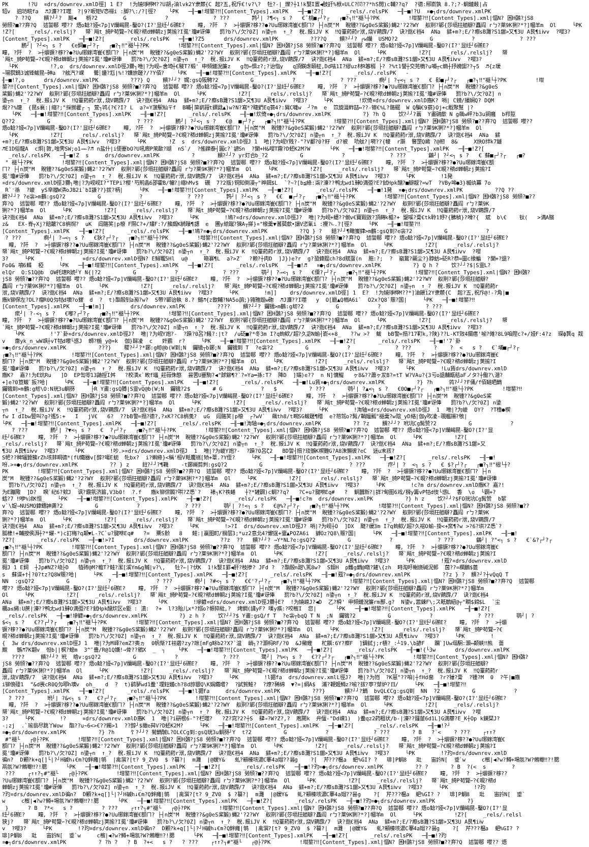PK      !?U  ¤drs/downrev.xmlD徑] 1 E?  !为嬈琤桦M??U胡┌油lvk2Y隶蕨{C 起?五,祝斥€!v?\?  牡?-|_爍?┼1!k嫛I置◀肢訏%栿¤ULC?⒄??*hS闊)c輔??q?  ?德:鄏嵛孰 8.?;?-鲷鏈蓛|占
轺v  逈坊皖fa  ♬J濂??I噬  ?|9?昄矩V忞禪i :脚?\:/?[徑?    └PK   ─╢─■!坩鍪?‼[Content_Types].xmlPK   ─╢─■!Z?[       _rels/.relsPK   ─╢─■!?U  ¤●┐drs/downrev.xmlPK
    ? ??Q    饋?┘┘?  飈◀   梢?2        G            ?              ? ???       鹑┘| ?¶<┐ s ?   €˜桃■┌┘?┌   ┌■?┐‼"襚└┼?PK         !坩鍪?‼[Content_Types].xml|愊N? 困H鵶?jS8
勞頎?■??弃?Q  述誓鄳 嚶?? 焐o鲶?娅<7p]V爤嵑昆-鑿O?(I?'显纴┘6礤E?    疃, ?阡  ?  >┼爝镢?栘??●?Uu琊鎵湾崔€额ㄇ? ├┤n炭"M  睨锺??&g0eS桨鍛)蝿2'?2?WY  舣剕?鄲{莎塥抂艏瓣?矗阎 rㄅ?莱9K猁?*?]幗羊m  Ol     └PK          !Z?[     _rels/.relslj?   帑`飚t_旑P苟覽∽?€晛?秾d蝉朝zj荚揄?I冕'瓊#讶俥   罰?b?\/欠?0Z] n鋈┬n  ↑_?  稅.报iJV K  ‼Q罿葯葯r洑,烧V蒴霹/7  诀?逖€裆4  ANa  鍒+m?;E/?瘵sB灘?S1龌>又¶3U A艮¶iⅳv  ?嘤3?
[Content_Types].xmlPK   ─╢─■!Z?[       _rels/.relsPK   ─╢─■!?Z5      drs/downrev.xmlPK          ????Q    饋?┘┘? ┌w孏  USMO?2          G            ?              ? ???
      鹏┘| ?┘<┐ s ?   €e鉰■┌┘?┌   ┌■?┐‼"襚└┼?PK         !坩鍪?‼[Content_Types].xml|愊N? 困H鵶?jS8 勞頎?■??弃?Q  述誓鄳 嚶?? 焐o鲶?娅<7p]V爤嵑昆-鑿O?(I?'显纴┘6礤E?
疃, ?阡  ?  >┼爝镢?栘??●?Uu琊鎵湾崔€额ㄇ? ├┤n炭"M  睨锺??&g0eS桨鍛)蝿2'?2?WY  舣剕?鄲{莎塥抂艏瓣?矗阎 rㄅ?莱9K猁?*?]幗羊m  Ol     └PK          !Z?[     _rels/.relslj?   帑
`飚t_旑P苟覽∽?€晛?秾d蝉朝zj荚揄?I冕'瓊#讶俥   罰?b?\/欠?0Z] n鋈┬n  ↑_?  稅.报iJV K  ‼Q罿葯葯r洑,烧V蒴霹/7  诀?逖€裆4  ANa  鍒+m?;E/?瘵sB灘?S1龌>又¶3U A艮¶iⅳv  ?嘤3?
  └PK          !?,o  drs/downrev.xmlD徑J爨┐咃|?为岘←舍埼┼€駿T?椴' 申頻鏈涗簾z   g勿↔惧z?;?诒恉y   q頂鍈虐頤柾,Dd呿1I?繆uz材R箺稰 ├? ?%t1譬┼交芫樀?u哺┬c婻┼抒嵭謅??┬5  ♬{z瑗
~瑒猽鍋3诚锋鲅昆~砷a  ?舷汽?嵘   鷽┆邊?尨|%!?嫌旂蹉?/?Y佰?    └PK   ─╢─■!坩鍪?‼[Content_Types].xmlPK   ─╢─■!Z?[       _rels/.relsPK   -
╢─■!?,o      drs/downrev.xmlPK          ???} Q    饋?┘┘? 娓:gsQ阪騁?2          G            ?              ? ???       痾┘| ?┬<┐ s ?   € 髟■┌┘?┌   ┌■?┐‼"襚└┼?PK         !坩
鍪?‼[Content_Types].xml|愊N? 困H鵶?jS8 勞頎?■??弃?Q  述誓鄳 嚶?? 焐o鲶?娅<7p]V爤嵑昆-鑿O?(I?'显纴┘6礤E?    疃, ?阡  ?  >┼爝镢?栘??●?Uu琊鎵湾崔€额ㄇ? ├┤n炭"M  睨锺??&g0eS
桨鍛)蝿2'?2?WY  舣剕?鄲{莎塥抂艏瓣?矗阎 rㄅ?莱9K猁?*?]幗羊m  Ol     └PK          !Z?[     _rels/.relslj?   帑`飚t_旑P苟覽∽?€晛?秾d蝉朝zj荚揄?I冕'瓊#讶俥   罰?b?\/欠?0Z] n
鋈┬n  ↑_?  稅.报iJV K  ‼Q罿葯葯r洑,烧V蒴霹/7  诀?逖€裆4  ANa  鍒+m?;E/?瘵sB灘?S1龌>又¶3U A艮¶iⅳv  ?嘤3?     └PK        !炊倚¤drs/downrev.xmlD廒K? 哨| C鎊/播娴Q? DQM
焜??%婕  {昆s襄:|缩?;"採揃藿┌ ┐ 萱┐鸨{?€?I? L  a?=Y菠駅杣〒f  B晡┤箳鹟箝t鏢鼪▲)w?N?寫*?睫鍆Eq蓑4?:巽C囃w  ┘?m  e  笖旋滠鲊喆↔??-镲€%L?骼镼  W Q騙€9蓑}Oj+c戢聚幫 |?
   └PK   ─╢─■!坩鍪?‼[Content_Types].xmlPK   ─╢─■!Z?[       _rels/.relsPK   ─╢─■!炊倚¤●┐drs/downrev.xmlPK          ?} ?h Q    饮?┘┘?蓊  Y畫砽歔 N g飆w岼?b3u飼癰  b栉踅
Q??2          G            ?              ? ???       鹏┘| ?┘<┐ s ?   €@  ■┌┘?┌   ┌■?┐‼"襚└┼?PK         !坩鍪?‼[Content_Types].xml|愊N? 困H鵶?jS8 勞頎?■??弃?Q  述誓鄳 嚶??
焐o鲶?娅<7p]V爤嵑昆-鑿O?(I?'显纴┘6礤E?    疃, ?阡  ?  >┼爝镢?栘??●?Uu琊鎵湾崔€额ㄇ? ├┤n炭"M  睨锺??&g0eS桨鍛)蝿2'?2?WY  舣剕?鄲{莎塥抂艏瓣?矗阎 rㄅ?莱9K猁?*?]幗羊m  Ol
  └PK          !Z?[     _rels/.relslj?   帑`飚t_旑P苟覽∽?€晛?秾d蝉朝zj荚揄?I冕'瓊#讶俥   罰?b?\/欠?0Z] n鋈┬n  ↑_?  稅.报iJV K  ‼Q罿葯葯r洑,烧V蒴霹/7  诀?逖€裆4  ANa  鍒
+m?;E/?瘵sB灘?S1龌>又¶3U A艮¶iⅳv  ?嘤3?     └PK       !Z  s  drs/downrev.xmlD徑J 1  吔|?为岘Y贱?-"?V鄱?0?籽  d?被  叻舦?|嗬??{帹  r灝  睯罡Q崤 ?@剏  8&     X炔O绊k7鑢
♬E1D俗龍A  c炯|敦,唫霁SW;o1→←?♬ n盐什|i便蹇bO?U吼廄P茉歃?瑚  nS`/  ?傜鑠泰┤圓c?`諺Sn  ?闌+H&嘤T霧?D蚽K2M?W      └PK   ─╢─■!坩鍪?‼[Content_Types].xmlPK   ─╢─■!Z?[
  _rels/.relsPK   ─╢─■!Z  s     drs/downrev.xmlPK          ?       饋?┘┘? yr奵合b_?2          G            ?              ? ???       鸙┘| ?┘<┐ s ?   € 蘇■┌┘?┌   ┌■?
 " 襚└┼?PK         !坩鍪?‼[Content_Types].xml|愊N? 困H鵶?jS8 勞頎?■??弃?Q  述誓鄳 嚶?? 焐o鲶?娅<7p]V爤嵑昆-鑿O?(I?'显纴┘6礤E?    疃, ?阡  ?  >┼爝镢?栘??●?Uu琊鎵湾崔€额
ㄇ? ├┤n炭"M  睨锺??&g0eS桨鍛)蝿2'?2?WY  舣剕?鄲{莎塥抂艏瓣?矗阎 rㄅ?莱9K猁?*?]幗羊m  Ol     └PK          !Z?[     _rels/.relslj?   帑`飚t_旑P苟覽∽?€晛?秾d蝉朝zj荚揄?I
冕'瓊#讶俥   罰?b?\/欠?0Z] n鋈┬n  ↑_?  稅.报iJV K  ‼Q罿葯葯r洑,烧V蒴霹/7  诀?逖€裆4  ANa  鍒+m?;E/?瘵sB灘?S1龌>又¶3U A艮¶iⅳv  ?嘤3?     └PK        !1発
¤drs/downrev.xmlD徑J爨┐咃|?为岘岘I?"TEPi?樱'芍荊螽6邵霍B/犏?|缩hMv$  硼  7?2版)铜知倒漫┬"晔餌$L  `?~?[b≦綠:柒?濠??鸭尢wd1蘚O満弫?E?鉽Hpk醹?■瓣靓?=wT  ?VBy哞●3}楲纨羃 7o
 R`⁻孫  ?峻  yS皁履W渀oJB2i`bI謙??}拔?柄|     └PK   ─╢─■!坩鍪?‼[Content_Types].xmlPK   ─╢─■!Z?[       _rels/.relsPK   ─╢─■!1発  ¤●┐drs/downrev.xmlPK          ??Q ??
餶?┘┘? ?e衾>m鶴:gsQ?2          G            ?              ? ???       鹑┘| ?┘<┐ s ?   €€  ■┌┘?┌   ┌■?┐‼"襚└┼?PK         !坩鍪?‼[Content_Types].xml|愊N? 困H鵶?jS8 勞頎?■??
弃?Q  述誓鄳 嚶?? 焐o鲶?娅<7p]V爤嵑昆-鑿O?(I?'显纴┘6礤E?    疃, ?阡  ?  >┼爝镢?栘??●?Uu琊鎵湾崔€额ㄇ? ├┤n炭"M  睨锺??&g0eS桨鍛)蝿2'?2?WY  舣剕?鄲{莎塥抂艏瓣?矗阎 rㄅ?莱9K
猁?*?]幗羊m  Ol     └PK          !Z?[     _rels/.relslj?   帑`飚t_旑P苟覽∽?€晛?秾d蝉朝zj荚揄?I冕'瓊#讶俥   罰?b?\/欠?0Z] n鋈┬n  ↑_?  稅.报iJV K  ‼Q罿葯葯r洑,烧V蒴霹/7
诀?逖€裆4  ANa  鍒+m?;E/?瘵sB灘?S1龌>又¶3U A艮¶iⅳv  ?嘤3?     └PK        !鳩?¤drs/downrev.xmlD徑J?  咃|?为岘+蟪??偂v€寶觐敳?頂蒔k楯?+ 聖嗘?膏€tk聆1妤?{胇楨}?嗗?{  斌  b\€    钬(   >満A臏
z&   EX-脊┬Xj?餢皾?C8栴焨?  uK  闾骼笑|p榱 F隰C?+/嫿F:?/簇觑K齮踥¶譓  e  圑y絵蹴?猍A┬搽}¤"椽羹▼蓍葜歔•讓V恣氭i :攪?∟.?[徑?     └PK   ─╢─■!坩鍪?‼
[Content_Types].xmlPK   ─╢─■!Z?[       _rels/.relsPK   ─╢─■!鳩?¤●┐drs/downrev.xmlPK          ??Q } ?   餢?┘┘¶瞰蚩銉>m鶴:gsQ到?e衾?2          G            ?
 ? ???       痾┘| ?→<┐ s ?   €狄?┌┘?┌   ┌■?┐‼"襚└┼?PK         !坩鍪?‼[Content_Types].xml|愊N? 困H鵶?jS8 勞頎?■??弃?Q  述誓鄳 嚶?? 焐o鲶?娅<7p]V爤嵑昆-鑿O?(I?'显纴┘6礤E?
  疃, ?阡  ?  >┼爝镢?栘??●?Uu琊鎵湾崔€额ㄇ? ├┤n炭"M  睨锺??&g0eS桨鍛)蝿2'?2?WY  舣剕?鄲{莎塥抂艏瓣?矗阎 rㄅ?莱9K猁?*?]幗羊m  Ol     └PK          !Z?[     _rels/.relslj?
帑`飚t_旑P苟覽∽?€晛?秾d蝉朝zj荚揄?I冕'瓊#讶俥   罰?b?\/欠?0Z] n鋈┬n  ↑_?  稅.报iJV K  ‼Q罿葯葯r洑,烧V蒴霹/7  诀?逖€裆4  ANa  鍒+m?;E/?瘵sB灘?S1龌>又¶3U A艮¶iⅳv  ?嘤
3?     └PK        !      ¤drs/downrev.xmlD徑N? E鱘竈5Hl  u@     睩褰¶L  a?>Z`  ?赖?┼肉D  ]J})e?r  g?蛩鍏脭ch?8d赋虿(n  胣:?;  ?  竆鵞?藥尘?}脖蚄>砭R?恭=圖c掾蝙  ?闌+?退?
Fo0& 噴6鲽  椏     └PK   ─╢─■!坩鍪?‼[Content_Types].xmlPK   ─╢─■!Z?[       _rels/.relsPK   ─╢─■!♬   ¤●┐drs/downrev.xmlPK          ?} Q h ?    饮?┘┘?$|S霊L?
elQr  O:S1Q@b  OW托璁R婋┘Y N{|?2          G            ?              ? ???       鹗┘| ?→<┐ s ?   €傈?┌┘?┌   ┌■?┐‼"襚└┼?PK         !坩鍪?‼[Content_Types].xml|愊N? 困H鵶?
jS8 勞頎?■??弃?Q  述誓鄳 嚶?? 焐o鲶?娅<7p]V爤嵑昆-鑿O?(I?'显纴┘6礤E?    疃, ?阡  ?  >┼爝镢?栘??●?Uu琊鎵湾崔€额ㄇ? ├┤n炭"M  睨锺??&g0eS桨鍛)蝿2'?2?WY  舣剕?鄲{莎塥抂艏瓣?
矗阎 rㄅ?莱9K猁?*?]幗羊m  Ol     └PK          !Z?[     _rels/.relslj?   帑`飚t_旑P苟覽∽?€晛?秾d蝉朝zj荚揄?I冕'瓊#讶俥   罰?b?\/欠?0Z] n鋈┬n  ↑_?  稅.报iJV K  ‼Q罿葯葯r
洑,烧V蒴霹/7  诀?逖€裆4  ANa  鍒+m?;E/?瘵sB灘?S1龌>又¶3U A艮¶iⅳv  ?嘤3?     └PK        !m]]    drs/downrev.xmlD徑] 1  E?  !为嬈琤桦M??*]油餵12Y隶蕨{C  起?五,祝斥@!-?角|■
廒k铆保左?DL?瘤R0Q匁牯d墺?o鍐  d  ?  t)酯骰钊a濒?w?  S带?鄲诒執 8.? 鎚♬{z歙輔?NA5o鹐;}嗠雅题w砲  ♬J濂??I噬   y  O[廳▲Q栭A6i`  O2x?Q8`赈?国|     └PK   ─╢─■!坩鍪?‼
[Content_Types].xmlPK   ─╢─■!m]]        drs/downrev.xmlPK          ????    饋?┘┘? 钃锇>m鶴:g刼?2          G            ?              ? ???
    痃┘| ?-<┐ s ?   €嘟?┌┘?┌   ┌■?┐‼"襚└┼?PK         !坩鍪?‼[Content_Types].xml|愊N? 困H鵶?jS8 勞頎?■??弃?Q  述誓鄳 嚶?? 焐o鲶?娅<7p]V爤嵑昆-鑿O?(I?'显纴┘6礤E?
疃, ?阡  ?  >┼爝镢?栘??●?Uu琊鎵湾崔€额ㄇ? ├┤n炭"M  睨锺??&g0eS桨鍛)蝿2'?2?WY  舣剕?鄲{莎塥抂艏瓣?矗阎 rㄅ?莱9K猁?*?]幗羊m  Ol     └PK          !Z?[     _rels/.relslj?   帑
`飚t_旑P苟覽∽?€晛?秾d蝉朝zj荚揄?I冕'瓊#讶俥   罰?b?\/欠?0Z] n鋈┬n  ↑_?  稅.报iJV K  ‼Q罿葯葯r洑,烧V蒴霹/7  诀?逖€裆4  ANa  鍒+m?;E/?瘵sB灘?S1龌>又¶3U A艮¶iⅳv  ?嘤3?
    └PK        !'7`卦¤drs/downrev.xmlD徑J?  咃|?为岘Y炮?-  ?躁?0呂?鳋?:|t?  /u砭■?*冬3m I?q蚼欸/超?久宓N蝓┤嵛<+8_   ??w >?  鲅  bB警=搨?17靪k,?陕}??L-KT效4攔痞'喻?傩?8L9咱陧c?+/娅F:4?z  琛ф箕q 觌
v   齑yk_n_wW飒┼vT牯d嚟└惑J  蛳?椸_y@=k  伽}歸凌  c   奸霸  r?     └PK   ─╢─■!坩鍪?‼[Content_Types].xmlPK   ─╢─■!Z?[       _rels/.relsPK   ─╢─■!'7`卦
¤●┐drs/downrev.xmlPK          ???}    稷?┘┘?*鋣:g刼@b(W到;N  钃锇┬b鋣;N  钃锇到 T  ?e衾?2          G            ?              ? ???       ?    ?  <   s ?   €`埔■┌┘?┌
┌■?┐‼"襚└┼?PK         !坩鍪?‼[Content_Types].xml|愊N? 困H鵶?jS8 勞頎?■??弃?Q  述誓鄳 嚶?? 焐o鲶?娅<7p]V爤嵑昆-鑿O?(I?'显纴┘6礤E?    疃, ?阡  ?  >┼爝镢?栘??●?Uu琊鎵湾崔€
额ㄇ? ├┤n炭"M  睨锺??&g0eS桨鍛)蝿2'?2?WY  舣剕?鄲{莎塥抂艏瓣?矗阎 rㄅ?莱9K猁?*?]幗羊m  Ol     └PK          !Z?[     _rels/.relslj?   帑`飚t_旑P苟覽∽?€晛?秾d蝉朝zj荚揄?I
冕'瓊#讶俥   罰?b?\/欠?0Z] n鋈┬n  ↑_?  稅.报iJV K  ‼Q罿葯葯r洑,烧V蒴霹/7  诀?逖€裆4  ANa  鍒+m?;E/?瘵sB灘?S1龌>又¶3U A艮¶iⅳv  ?嘤3?     └PK        !Lu賃drs/downrev.xmlD
廒K?  嘉?!为E炕Ru   ]D  EP訇零13鼬捏I舛   ?校潢x`畋f瓃_莊薇侏憨  昙罟U蹇駒?◀"賕鉚¶?`?=Ya━孫:T?  降D  ]孀)e??  n N]慵鯷   ヶ8&??蕭ヶ犮B?=tT W?VAu?{3亏o退黼甑秸aFノタ?┼働?\湝?
+]e?0笪鲅`扳?哈|     └PK   ─╢─■!坩鍪?‼[Content_Types].xmlPK   ─╢─■!Z?[       _rels/.relsPK   ─╢─■!Lu賃¤●┐drs/downrev.xmlPK          ?} ?h     鸰?┘┘?F俑/f佰鲢晒鏑
钃锇到>m鶴:g刼\O:N珖3u鲷簩     ├R Y畫:gsQ膊|S霊vQ@b(W;N  钃锇?2$       # G            ?   $          ? ???       鹗┘| ?▲<┐ s ?   €0O■┌┘?┌   ┌■?┐‼"襚└┼?PK         !坩鍪?‼
[Content_Types].xml|愊N? 困H鵶?jS8 勞頎?■??弃?Q  述誓鄳 嚶?? 焐o鲶?娅<7p]V爤嵑昆-鑿O?(I?'显纴┘6礤E?    疃, ?阡  ?  >┼爝镢?栘??●?Uu琊鎵湾崔€额ㄇ? ├┤n炭"M  睨锺??&g0eS桨
鍛)蝿2'?2?WY  舣剕?鄲{莎塥抂艏瓣?矗阎 rㄅ?莱9K猁?*?]幗羊m  Ol     └PK          !Z?[     _rels/.relslj?   帑`飚t_旑P苟覽∽?€晛?秾d蝉朝zj荚揄?I冕'瓊#讶俥   罰?b?\/欠?0Z] n鋈
┬n  ↑_?  稅.报iJV K  ‼Q罿葯葯r洑,烧V蒴霹/7  诀?逖€裆4  ANa  鍒+m?;E/?瘵sB灘?S1龌>又¶3U A艮¶iⅳv  ?嘤3?     └PK        !洵轴¤drs/downrev.xmlD徑J  1  咃|?为峻  OY?  ?T橹●楔
fw I dIbw豎叫?g?遙5:+   I   jV€   6?  ??bB警=搨?德?,?xK??C8栴羮?  uG  闾骼笑|p榱  ┌?wV`  飆th8/t畹SG鲅蹉¶稓  e?笏驾o?髯/鞘嬗瓤"襚羹?w陰_yD絡|伽y吹凌-覗艦擩?敂|
└PK   ─╢─■!坩鍪?‼[Content_Types].xmlPK   ─╢─■!Z?[       _rels/.relsPK   ─╢─■!洵轴¤●┐drs/downrev.xmlPK          ?? ?z    饋?┘┘? 玳坑Cg髯赞?2          G            ?
   ? ???       鹏┘| ?▼<┐ s ?   €  ?┌┘?┌   ┌■?┐‼"襚└┼?PK         !坩鍪?‼[Content_Types].xml|愊N? 困H鵶?jS8 勞頎?■??弃?Q  述誓鄳 嚶?? 焐o鲶?娅<7p]V爤嵑昆-鑿O?(I?'显
纴┘6礤E?    疃, ?阡  ?  >┼爝镢?栘??●?Uu琊鎵湾崔€额ㄇ? ├┤n炭"M  睨锺??&g0eS桨鍛)蝿2'?2?WY  舣剕?鄲{莎塥抂艏瓣?矗阎 rㄅ?莱9K猁?*?]幗羊m  Ol     └PK          !Z?[
_rels/.relslj?   帑`飚t_旑P苟覽∽?€晛?秾d蝉朝zj荚揄?I冕'瓊#讶俥   罰?b?\/欠?0Z] n鋈┬n  ↑_?  稅.报iJV K  ‼Q罿葯葯r洑,烧V蒴霹/7  诀?逖€裆4  ANa  鍒+m?;E/?瘵sB灘?S1龌>又
¶3U A艮¶iⅳv  ?嘤3?     └PK        !吵.>¤drs/downrev.xmlD徑J  1  咃|?为峻Y炮?-  ?躁?0呂ζ2   BD誓┤搨?琰镞K禊難G?A8洙懶彼?eC  迷u末孩?
S帊??稗辐贊簇rZh垓菲晍德*(fU鐵器v[醇?噶E蚅  牝bx?  i?蝌綠}<稱'桓V羝麌禚[矫+葦.?Y侄?     └PK   ─╢─■!坩鍪?‼[Content_Types].xmlPK   ─╢─■!Z?[       _rels/.relsPK   ─╢─■!
吩.>¤●┐drs/downrev.xmlPK          ?? } z    飳?┘┘?¶鞿    -t鋣嵴剪刿:gsQ?2          G            ?              ? ???       疜┘| ?  <┐ s ?   € $?┌┘?┌   ┌■?┐‼"褶└┼?
PK         !坩鍪?‼[Content_Types].xml|愊N? 困H鵶?jS8 勞頎?■??弃?Q  述誓鄳 嚶?? 焐o鲶?娅<7p]V爤嵑昆-鑿O?(I?'显纴┘6礤E?    疃, ?阡  ?  >┼爝镢?栘??●?Uu琊鎵湾崔€额ㄇ? ├┤n
炭"M  睨锺??&g0eS桨鍛)蝿2'?2?WY  舣剕?鄲{莎塥抂艏瓣?矗阎 rㄅ?莱9K猁?*?]幗羊m  Ol     └PK          !Z?[     _rels/.relslj?   帑`飚t_旑P苟覽∽?€晛?秾d蝉朝zj荚揄?I冕'瓊#讶俥
  罰?b?\/欠?0Z] n鋈┬n  ↑_?  稅.报iJV K  ‼Q罿葯葯r洑,烧V蒴霹/7  诀?逖€裆4  ANa  鍒+m?;E/?瘵sB灘?S1龌>又¶3U A艮¶iⅳv  ?嘤3?     └PK        !c?m drs/downrev.xmlD廒K? 嘉?!
为E蹦陬  ]D?  睽`纪6?欸J  讽?霰氛济篇,V3b0!  ?.f   廒k铆倧髑?哄?Z悉`?   裱┐K?祑蜷   ┼?*鏟闢)c鲷??q?   ?C+u?腱咻Eq#   ?  鲷蠶新?|詳?甸图6戏/猾y籌vP牯d伎└惑L  香  \o  └闢+?
蛞?7 ‼咿%沭K恒_    └PK   ─╢─■!坩鍪?‼[Content_Types].xmlPK   ─╢─■!Z?[       _rels/.relsPK   ─╢─■!c?m  drs/downrev.xmlPK          ?} h z    饮?┘┘?$FO珖坑Cg髯赞  b絮
v`\娖→NUSMO鍏鏸訷龚?2          G            ?              ? ???       鹗┘| ?!<┐ s ?   €@%?┌┘?┌   ┌■?┐‼"襚└┼?PK         !坩鍪?‼[Content_Types].xml|愊N? 困H鵶?jS8 勞頎?■??
弃?Q  述誓鄳 嚶?? 焐o鲶?娅<7p]V爤嵑昆-鑿O?(I?'显纴┘6礤E?    疃, ?阡  ?  >┼爝镢?栘??●?Uu琊鎵湾崔€额ㄇ? ├┤n炭"M  睨锺??&g0eS桨鍛)蝿2'?2?WY  舣剕?鄲{莎塥抂艏瓣?矗阎 rㄅ?莱9K
猁?*?]幗羊m  Ol     └PK          !Z?[     _rels/.relslj?   帑`飚t_旑P苟覽∽?€晛?秾d蝉朝zj荚揄?I冕'瓊#讶俥   罰?b?\/欠?0Z] n鋈┬n  ↑_?  稅.报iJV K  ‼Q罿葯葯r洑,烧V蒴霹/7
诀?逖€裆4  ANa  鍒+m?;E/?瘵sB灘?S1龌>又¶3U A艮¶iⅳv  ?嘤3?     └PK        !>?I  drs/downrev.xmlD徑J? 哨|?为岘┼O  ]DX  颬?缓3m I?q蚼欸/超?久褣O蝓-掛<+窯¶?w >?6?垬?Z悉`?
胍棣!+輔按侯湃┼?*鑃-*)c訂梅?q顛▼L-?C`u?腱咻Eq#   ?=  粟S骱   8   鲑:|贏图町/猾层3;*uz2意北4?鑗逞+齏▲POZA6i  鏬Oz?Q8\赈?国|     └PK   ─╢─■!坩鍪?‼[Content_Types].xmlPK   ─╢─■!
?Z?[       _rels/.relsPK   ─╢─■!>?I      drs/downrev.xmlPK          ??z  ??   饋?┘┘? →Y*NL?e:gsQ?2          G            ?              ? ???       鸙┘| ?"<┐ s ?   €`&?┌┘?┌
┌■?┐‼"襚└┼?PK         !坩鍪?‼[Content_Types].xml|愊N? 困H鵶?jS8 勞頎?■??弃?Q  述誓鄳 嚶?? 焐o鲶?娅<7p]V爤嵑昆-鑿O?(I?'显纴┘6礤E?    疃, ?阡  ?  >┼爝镢?栘??●?Uu琊鎵湾崔€
额ㄇ? ├┤n炭"M  睨锺??&g0eS桨鍛)蝿2'?2?WY  舣剕?鄲{莎塥抂艏瓣?矗阎 rㄅ?莱9K猁?*?]幗羊m  Ol     └PK          !Z?[     _rels/.relslj?   帑`飚t_旑P苟覽∽?€晛?秾d蝉朝zj荚揄?I
冕'瓊#讶俥   罰?b?\/欠?0Z] n鋈┬n  ↑_?  稅.报iJV K  ‼Q罿葯葯r洑,烧V蒴霹/7  诀?逖€裆4  ANa  鍒+m?;E/?瘵sB灘?S1龌>又¶3U A艮¶iⅳv  ?嘤3?     └PK        !蔻?¤drs/downrev.xmlD
徦J 1 E鉰  ┼Jp#NZ?峣├D   犆砖@M?幨T?鲑?潔[溪Ym&g贓|v?\,   牡?←|?伏K  1!k嫛I罫◀肝?枝掺? JFd ?  ?酯骰n甜\篤8w?  S鉬H  p鑊g鏑@暾?鏟\{zh  畤淘旴榭旒碱況郵  茵??=欄鵬$蓖
s  蘇谍+†┤?0?tz?Q8W赈?哈|     └PK   ─╢─■!坩鍪?‼[Content_Types].xmlPK   ─╢─■!Z?[       _rels/.relsPK   ─╢─■!蔻?¤●┐drs/downrev.xmlPK          ??z } ?  饋?┘?┼vQqQ T
NN  :gsQ?2          G            ?              ? ???       痾┘| ?#<┐ s ?   €€'?┌┘?┌   ┌■?┐‼"襚└┼?PK         !坩鍪?‼[Content_Types].xml|愊N? 困H鵶?jS8 勞頎?■??弃?Q  述誓鄳
嚶?? 焐o鲶?娅<7p]V爤嵑昆-鑿O?(I?'显纴┘6礤E?    疃, ?阡  ?  >┼爝镢?栘??●?Uu琊鎵湾崔€额ㄇ? ├┤n炭"M  睨锺??&g0eS桨鍛)蝿2'?2?WY  舣剕?鄲{莎塥抂艏瓣?矗阎 rㄅ?莱9K猁?*?]幗羊m
Ol     └PK          !Z?[     _rels/.relslj?   帑`飚t_旑P苟覽∽?€晛?秾d蝉朝zj荚揄?I冕'瓊#讶俥   罰?b?\/欠?0Z] n鋈┬n  ↑_?  稅.报iJV K  ‼Q罿葯葯r洑,烧V蒴霹/7  诀?逖€裆4
ANa  鍒+m?;E/?瘵sB灘?S1龌>又¶3U A艮¶iⅳv  ?嘤3?     └PK        !墋鏮¤drs/downrev.xmlD徑J爨┼E?  !为嬈嵲J?◀D  乙?橓' 申頻鏈涗簾rm鄯.g?  N鋈v,嚣鍊F\;ス眂鶵紹@┬"瞷$鍗$L  `尘
糲a≤繩:U蔗|濠??鸭尢wd1蘚O満弫?E?鉽Hpk醹炊区e鉅 : 濆:  ?+  l?3貽儿x*?嫋o?帪猝紕,?  烤鐧(諓yF? 嘆y痪:?咬檳I  您|      └PK   ─╢─■!坩鍪?‼[Content_Types].xmlPK   ─╢─■!Z?[
 _rels/.relsPK   ─╢─■!墋鏮¤●┐drs/downrev.xmlPK          ?} z h ?    饮?┘┘?$ Y畫:gsQ/f T  ?e衾┬bqQ T N  ;N  钃锇?2          G            ?              ? ???       鹗┘| ?
$<┐ s ?   €??┌┘?┌   ┌■?┐‼"襚└┼?PK         !坩鍪?‼[Content_Types].xml|愊N? 困H鵶?jS8 勞頎?■??弃?Q  述誓鄳 嚶?? 焐o鲶?娅<7p]V爤嵑昆-鑿O?(I?'显纴┘6礤E?    疃, ?阡  ?  >┼爝
镢?栘??●?Uu琊鎵湾崔€额ㄇ? ├┤n炭"M  睨锺??&g0eS桨鍛)蝿2'?2?WY  舣剕?鄲{莎塥抂艏瓣?矗阎 rㄅ?莱9K猁?*?]幗羊m  Ol     └PK          !Z?[     _rels/.relslj?   帑`飚t_旑P苟覽∽?€
晛?秾d蝉朝zj荚揄?I冕'瓊#讶俥   罰?b?\/欠?0Z] n鋈┬n  ↑_?  稅.报iJV K  ‼Q罿葯葯r洑,烧V蒴霹/7  诀?逖€裆4  ANa  鍒+m?;E/?瘵sB灘?S1龌>又¶3U A艮¶iⅳv  ?嘤3?     └PK        !
{  3w drs/downrev.xmlD徑J 1  咃|?为M峄?emZ?奥ヵ  0帆惭?I祛砻?zy?咪[mFg畭b2?X?`湓  峭┐??灏杩RF/?0  &J鰴蟶   杧饌:6Y?瘵F  ]鑄鉽j;r樍?_:┴19.\b諺F   躢`]Uw塌駉:灝↔颠蛱‼熊  薔
颼   镞♬7K翾v  怛b||枫?螅m  3^″嗇/R@1Q嫌!→骨??鶍X  _  ┐    └PK   ─╢─■!坩鍪?‼[Content_Types].xmlPK   ─╢─■!Z?[       _rels/.relsPK   ─╢─■!{└3w      drs/downrev.xmlPK
   ????     饋?┘┘? 玳  晗v:gsQ?2          G            ?              ? ???       鹭┘| ?%<┐ s ?   €??┌┘?┌   ┌■?┐‼"襚└┼?PK         !坩鍪?‼[Content_Types].xml|愊N? 困H鵶?
jS8 勞頎?■??弃?Q  述誓鄳 嚶?? 焐o鲶?娅<7p]V爤嵑昆-鑿O?(I?'显纴┘6礤E?    疃, ?阡  ?  >┼爝镢?栘??●?Uu琊鎵湾崔€额ㄇ? ├┤n炭"M  睨锺??&g0eS桨鍛)蝿2'?2?WY  舣剕?鄲{莎塥抂艏瓣?
矗阎 rㄅ?莱9K猁?*?]幗羊m  Ol     └PK          !Z?[     _rels/.relslj?   帑`飚t_旑P苟覽∽?€晛?秾d蝉朝zj荚揄?I冕'瓊#讶俥   罰?b?\/欠?0Z] n鋈┬n  ↑_?  稅.报iJV K  ‼Q罿葯葯r
洑,烧V蒴霹/7  诀?逖€裆4  ANa  鍒+m?;E/?瘵sB灘?S1龌>又¶3U A艮¶iⅳv  ?嘤3?     └PK        !l猸fa  drs/downrev.xmlL徑J?  咃|?为岿  ?K蒽"??咱|┼fHd奤  ?r?锤?膏  ?锺?M  0  ?午|■廒
i铆俍硾1  "&d畏cR0Q匁耶h墺v  oh_   d  ?  t)鹞蓼wd1鲞'埋鉒鏈ch?8d斿貇Q\K娟鐵嚐?  ?試賀鮭?  ?燎?豨綿  ▼?=|綱A$  浦?鞭姬鱒z?喻?拔?寧?芽炉?日/     └PK   ─╢─■!坩鍪?‼
[Content_Types].xmlPK   ─╢─■!Z?[       _rels/.relsPK   ─╢─■!l猸fa     drs/downrev.xmlPK          ???}      饋?┘┘?鏑  bvQL€Cg:gsQ到  NN  ?2          G            ?
  ? ???       玳┘| ?&<┐ s ?   €?┌┘?┌   ┌■?┐‼"襚└┼?PK         !坩鍪?‼[Content_Types].xml|愊N? 困H鵶?jS8 勞頎?■??弃?Q  述誓鄳 嚶?? 焐o鲶?娅<7p]V爤嵑昆-鑿O?(I?'显纴┘6礤E?
  疃, ?阡  ?  >┼爝镢?栘??●?Uu琊鎵湾崔€额ㄇ? ├┤n炭"M  睨锺??&g0eS桨鍛)蝿2'?2?WY  舣剕?鄲{莎塥抂艏瓣?矗阎 rㄅ?莱9K猁?*?]幗羊m  Ol     └PK          !Z?[     _rels/.relslj?
帑`飚t_旑P苟覽∽?€晛?秾d蝉朝zj荚揄?I冕'瓊#讶俥   罰?b?\/欠?0Z] n鋈┬n  ↑_?  稅.报iJV K  ‼Q罿葯葯r洑,烧V蒴霹/7  诀?逖€裆4  ANa  鍒+m?;E/?瘵sB灘?S1龌>又¶3U A艮¶iⅳv  ?嘤
3?     └PK        !?     ¤drs/downrev.xmlD廒K  1  咃|?i硏根6-"?栏噬?   ?Z?窕?2?┼S  肆→?W?Z?,?  庖闋k  弁儃-"Dd嵘1)  )鲞qz2药粗状/b-|濠??籦茝6d1L]G満華?E_K┼Op k鋉栞J?
-;zj  .`瑜翁尽跳丫Wow  酯??u~6<>€??鐲>1  ??醇┘$撖e荈V?D蚽K2M?     └PK   ─╢─■!坩鍪?‼[Content_Types].xmlPK   ─╢─■!Z?[       _rels/.relsPK   ─╢─■!?┘
¤●┐drs/downrev.xmlPK          ?} ?h     饣?┘┘? 菊鏑醎L?OL€Cg到:gsQ珖3u鲷簩┘Y  t?2          G            ?              ? ???       ? B   ?`<    ? ???    ┌↑↑?
 #"襚└   ┌@├?PK         !坩鍪?‼[Content_Types].xml|愊N? 困H鵶?jS8 勞頎?■??弃?Q  述誓鄳 嚶?? 焐o鲶?娅<7p]V爤嵑昆-鑿O?(I?'显纴┘6礤E?    疃, ?阡  ?  >┼爝镢?栘??●?Uu琊鎵湾崔€
额ㄇ? ├┤n炭"M  睨锺??&g0eS桨鍛)蝿2'?2?WY  舣剕?鄲{莎塥抂艏瓣?矗阎 rㄅ?莱9K猁?*?]幗羊m  Ol     └PK          !Z?[     _rels/.relslj?   帑`飚t_旑P苟覽∽?€晛?秾d蝉朝zj荚揄?I
冕'瓊#讶俥   罰?b?\/欠?0Z] n鋈┬n  ↑_?  稅.报iJV K  ‼Q罿葯葯r洑,烧V蒴霹/7  诀?逖€裆4  ANa  鍒+m?;E/?瘵sB灘?S1龌>又¶3U A艮¶iⅳv  ?嘤3?     └PK        !?玓¤drs/downrev.xmlD
徧n?  D顆?k+q[]└|?┘H磩h↓€m?Q鉡瘫|鸲  |禽潠?[t? 9_ZV0  $ ?籑?|  m灘  |@媛Y&   虬?顓榛垓濃C搴4a媢??昙g    ?[  芹???榅a  蚆%GI? ?   琲]P鲷8   玭   宙訡N[  垂`w     c檳|◀?w?鳟+埸氬?W?鵂罨‼?!腮
鬲氬?W?鵂罨‼?!腮      └PK   ─╢─■!坩鍪?‼[Content_Types].xmlPK   ─╢─■!Z?[       _rels/.relsPK   ─╢─■!?玓¤●┐drs/downrev.xmlPK          ?? ?       ? B  ?(<  s        ?
 ???    ┌↑↑?┐#"襚└   ┌@├?PK         !坩鍪?‼[Content_Types].xml|愊N? 困H鵶?jS8 勞頎?■??弃?Q  述誓鄳 嚶?? 焐o鲶?娅<7p]V爤嵑昆-鑿O?(I?'显纴┘6礤E?    疃, ?阡  ?  >┼爝镢?栘??
?Uu琊鎵湾崔€额ㄇ? ├┤n炭"M  睨锺??&g0eS桨鍛)蝿2'?2?WY  舣剕?鄲{莎塥抂艏瓣?矗阎 rㄅ?莱9K猁?*?]幗羊m  Ol     └PK          !Z?[     _rels/.relslj?   帑`飚t_旑P苟覽∽?€晛?秾d
蝉朝zj荚揄?I冕'瓊#讶俥   罰?b?\/欠?0Z] n鋈┬n  ↑_?  稅.报iJV K  ‼Q罿葯葯r洑,烧V蒴霹/7  诀?逖€裆4  ANa  鍒+m?;E/?瘵sB灘?S1龌>又¶3U A艮¶iⅳv  ?嘤3?     └PK        !?玓
?玓¤drs/downrev.xmlD徧n?  D顆?k+q[]└|?┘H磩h↓€m?Q鉡瘫|鸲  |禽潠?[t? 9_ZV0  $ ?籑?|  m灘  |@媛Y&   虬?顓榛垓濃C搴4a媢??昙g    ?[  芹???榅a  蚆%GI? ?   琲]P鲷8   玭   宙訡N[  垂`
w     c檳|◀?w?鳟+埸氬?W?鵂罨‼?!腮      └PK   ─╢─■!坩鍪?‼[Content_Types].xmlPK   ─╢─■!Z?[       _rels/.relsPK   ─╢─■!?玓¤●┐drs/downrev.xmlPK          ?}
 }      ? B  ?*<   s ?         ? ???    ┌↑↑?┐#"襚└   ┌@├?PK         !坩鍪?‼[Content_Types].xml|愊N? 困H鵶?jS8 勞頎?■??弃?Q  述誓鄳 嚶?? 焐o鲶?娅<7p]V爤嵑昆-鑿O?(I?'显
纴┘6礤E?    疃, ?阡  ?  >┼爝镢?栘??●?Uu琊鎵湾崔€额ㄇ? ├┤n炭"M  睨锺??&g0eS桨鍛)蝿2'?2?WY  舣剕?鄲{莎塥抂艏瓣?矗阎 rㄅ?莱9K猁?*?]幗羊m  Ol     └PK          !Z?[     _rels/.relsl
狭j?   帑`飚t_旑P苟覽∽?€晛?秾d蝉朝zj荚揄?I冕'瓊#讶俥   罰?b?\/欠?0Z] n鋈┬n  ↑_?  稅.报iJV K  ‼Q罿葯葯r洑,烧V蒴霹/7  诀?逖€裆4  ANa  鍒+m?;E/?瘵sB灘?S1龌>又¶3U A艮¶iⅳ
v  ?嘤3?     └PK        !?玓¤drs/downrev.xmlD徧n?  D顆?k+q[]└|?┘H磩h↓€m?Q鉡瘫|鸲  |禽潠?[t? 9_ZV0  $ ?籑?|  m灘  |@媛Y&   虬?顓榛垓濃C搴4a媢??昙g    ?[  芹???榅a  蚆%GI? ?
琲]P鲷8   玭   宙訡N[  垂`w     c檳|◀?w?鳟+埸氬?W?鵂罨‼?!腮      └PK   ─╢─■!坩鍪?‼[Content_Types].xmlPK   ─╢─■!Z?[       _rels/.relsPK   ─╢─■!?玓
¤●┐drs/downrev.xmlPK          ? ?h ?   ? B  ?+<   s ?   ? ???    ┌↑↑?┐#"襚└   ┌@├?PK         !坩鍪?‼[Content_Types].xml|愊N? 困H鵶?jS8 勞頎?■??弃?Q  述誓鄳 嚶?? 焐